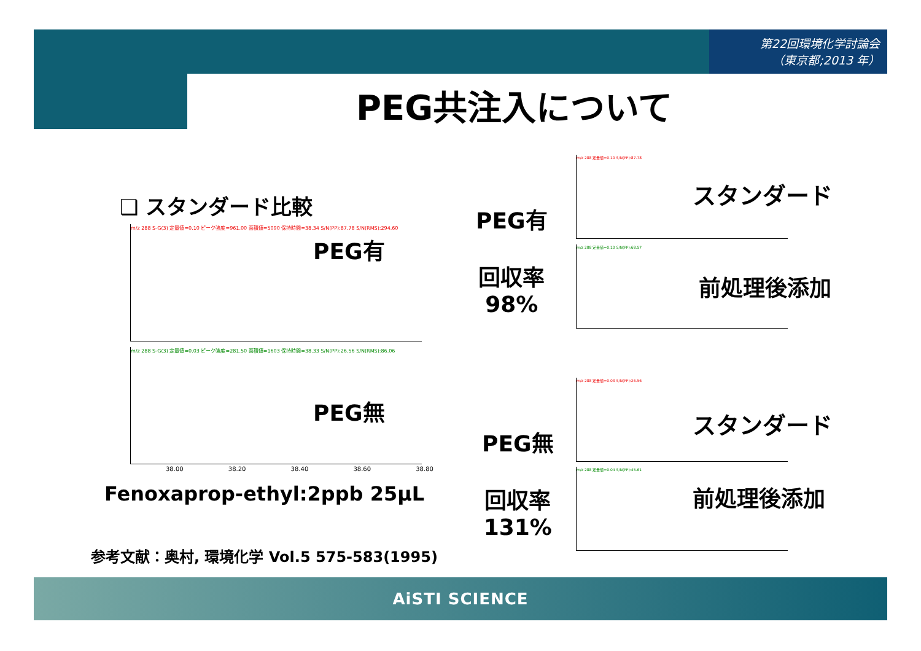第22回環境化学討論会
（東京都;2013 年）
PEG共注入について
❑ スタンダード比較
m/z 288 S-G(3) 定量値=0.10 ピーク強度=961.00 面積値=5090 保持時間=38.34 S/N(PP):87.78 S/N(RMS):294.60
PEG有
m/z 288 S-G(3) 定量値=0.03 ピーク強度=281.50 面積値=1603 保持時間=38.33 S/N(PP):26.56 S/N(RMS):86.06
PEG無
38.00 38.20 38.40 38.60 38.80
Fenoxaprop-ethyl:2ppb 25μL
参考文献：奥村, 環境化学 Vol.5 575-583(1995)
PEG有
回収率
98%
m/z 288 定量値=0.10 S/N(PP):87.78
スタンダード
m/z 288 定量値=0.10 S/N(PP):68.57
前処理後添加
PEG無
回収率
131%
m/z 288 定量値=0.03 S/N(PP):26.56
スタンダード
m/z 288 定量値=0.04 S/N(PP):45.61
前処理後添加
AiSTI SCIENCE